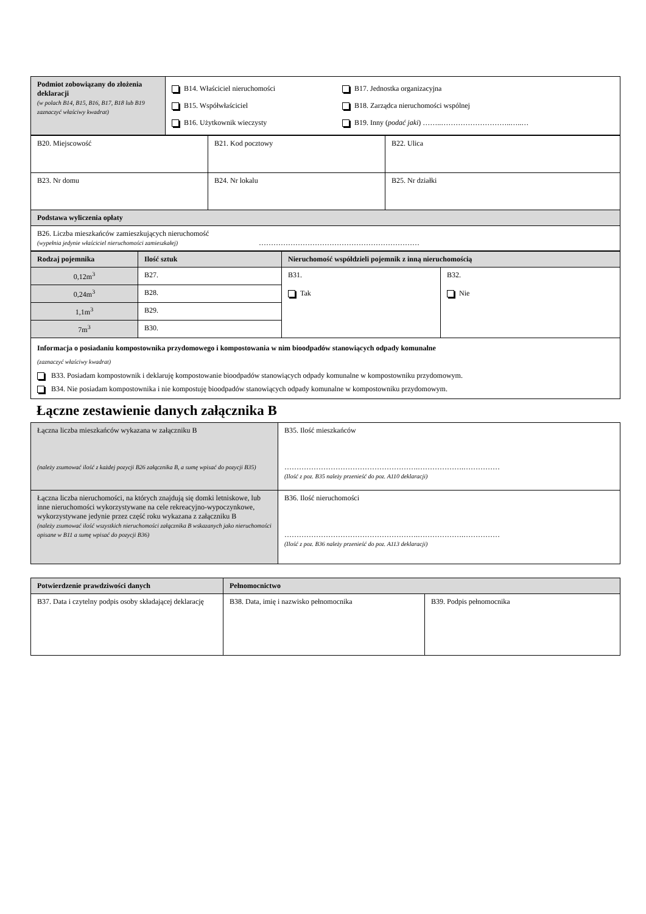| Podmiot zobowiązany do złożenia deklaracji (w polach B14, B15, B16, B17, B18 lub B19 zaznaczyć właściwy kwadrat) | B14. Właściciel nieruchomości B15. Współwłaściciel B16. Użytkownik wieczysty B17. Jednostka organizacyjna B18. Zarządca nieruchomości wspólnej B19. Inny ( podać jaki ) ……..………………………..…..… |
| B20. Miejscowość | B21. Kod pocztowy | B22. Ulica |
| B23. Nr domu | B24. Nr lokalu | B25. Nr działki |
| Podstawa wyliczenia opłaty | | |
| B26. Liczba mieszkańców zamieszkujących nieruchomość (wypełnia jedynie właściciel nieruchomości zamieszkałej) ………………………………………………………… | | |
| Rodzaj pojemnika | Ilość sztuk | Nieruchomość współdzieli pojemnik z inną nieruchomością | |
| 0,12m<sup>3</sup> | B27. | B31. Tak | B32. Nie |
| 0,24m<sup>3</sup> | B28. | | |
| 1,1m<sup>3</sup> | B29. | | |
| 7m<sup>3</sup> | B30. | | |
| Informacja o posiadaniu kompostownika przydomowego i kompostowania w nim bioodpadów stanowiących odpady komunalne (zaznaczyć właściwy kwadrat) B33. Posiadam kompostownik i deklaruję kompostowanie bioodpadów stanowiących odpady komunalne w kompostowniku przydomowym. B34. Nie posiadam kompostownika i nie kompostuję bioodpadów stanowiących odpady komunalne w kompostowniku przydomowym. | | | |
Łączne zestawienie danych załącznika B
| Łączna liczba mieszkańców wykazana w załączniku B (należy zsumować ilość z każdej pozycji B26 załącznika B, a sumę wpisać do pozycji B35) | B35. Ilość mieszkańców ……………………………………………….……………….…………… (Ilość z poz. B35 należy przenieść do poz. A110 deklaracji) |
| Łączna liczba nieruchomości, na których znajdują się domki letniskowe, lub inne nieruchomości wykorzystywane na cele rekreacyjno-wypoczynkowe, wykorzystywane jedynie przez część roku wykazana z załączniku B (należy zsumować ilość wszystkich nieruchomości załącznika B wskazanych jako nieruchomości opisane w B11 a sumę wpisać do pozycji B36) | B36. Ilość nieruchomości ……………………………………………….……………….…………… (Ilość z poz. B36 należy przenieść do poz. A113 deklaracji) |
| Potwierdzenie prawdziwości danych | Pełnomocnictwo | |
| B37. Data i czytelny podpis osoby składającej deklarację | B38. Data, imię i nazwisko pełnomocnika | B39. Podpis pełnomocnika |